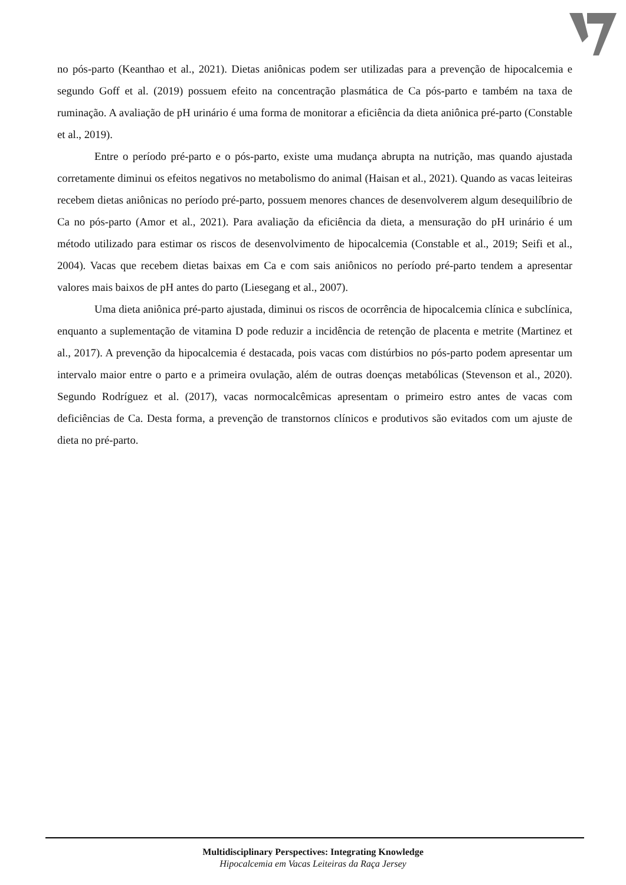no pós-parto (Keanthao et al., 2021). Dietas aniônicas podem ser utilizadas para a prevenção de hipocalcemia e segundo Goff et al. (2019) possuem efeito na concentração plasmática de Ca pós-parto e também na taxa de ruminação. A avaliação de pH urinário é uma forma de monitorar a eficiência da dieta aniônica pré-parto (Constable et al., 2019).
Entre o período pré-parto e o pós-parto, existe uma mudança abrupta na nutrição, mas quando ajustada corretamente diminui os efeitos negativos no metabolismo do animal (Haisan et al., 2021). Quando as vacas leiteiras recebem dietas aniônicas no período pré-parto, possuem menores chances de desenvolverem algum desequilíbrio de Ca no pós-parto (Amor et al., 2021). Para avaliação da eficiência da dieta, a mensuração do pH urinário é um método utilizado para estimar os riscos de desenvolvimento de hipocalcemia (Constable et al., 2019; Seifi et al., 2004). Vacas que recebem dietas baixas em Ca e com sais aniônicos no período pré-parto tendem a apresentar valores mais baixos de pH antes do parto (Liesegang et al., 2007).
Uma dieta aniônica pré-parto ajustada, diminui os riscos de ocorrência de hipocalcemia clínica e subclínica, enquanto a suplementação de vitamina D pode reduzir a incidência de retenção de placenta e metrite (Martinez et al., 2017). A prevenção da hipocalcemia é destacada, pois vacas com distúrbios no pós-parto podem apresentar um intervalo maior entre o parto e a primeira ovulação, além de outras doenças metabólicas (Stevenson et al., 2020). Segundo Rodríguez et al. (2017), vacas normocalcêmicas apresentam o primeiro estro antes de vacas com deficiências de Ca. Desta forma, a prevenção de transtornos clínicos e produtivos são evitados com um ajuste de dieta no pré-parto.
Multidisciplinary Perspectives: Integrating Knowledge
Hipocalcemia em Vacas Leiteiras da Raça Jersey